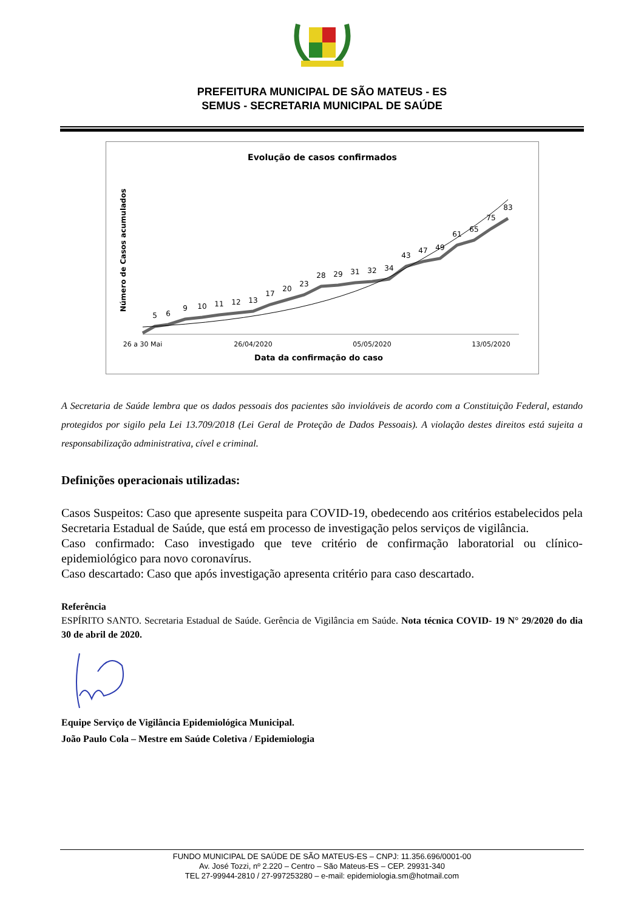PREFEITURA MUNICIPAL DE SÃO MATEUS - ES
SEMUS - SECRETARIA MUNICIPAL DE SAÚDE
Evolução de casos confirmados
Número de Casos acumulados
5
6
9
10
11
12
13
17
20
23
28
29
31
32
34
43
47
49
61
65
75
83
26 a 30 Mai
26/04/2020
05/05/2020
13/05/2020
Data da confirmação do caso
A Secretaria de Saúde lembra que os dados pessoais dos pacientes são invioláveis de acordo com a Constituição Federal, estando protegidos por sigilo pela Lei 13.709/2018 (Lei Geral de Proteção de Dados Pessoais). A violação destes direitos está sujeita a responsabilização administrativa, cível e criminal.
Definições operacionais utilizadas:
Casos Suspeitos: Caso que apresente suspeita para COVID-19, obedecendo aos critérios estabelecidos pela Secretaria Estadual de Saúde, que está em processo de investigação pelos serviços de vigilância.
Caso confirmado: Caso investigado que teve critério de confirmação laboratorial ou clínico-epidemiológico para novo coronavírus.
Caso descartado: Caso que após investigação apresenta critério para caso descartado.
Referência
ESPÍRITO SANTO. Secretaria Estadual de Saúde. Gerência de Vigilância em Saúde. Nota técnica COVID- 19 N° 29/2020 do dia 30 de abril de 2020.
Equipe Serviço de Vigilância Epidemiológica Municipal.
João Paulo Cola – Mestre em Saúde Coletiva / Epidemiologia
FUNDO MUNICIPAL DE SAÚDE DE SÃO MATEUS-ES – CNPJ: 11.356.696/0001-00
Av. José Tozzi, nº 2.220 – Centro – São Mateus-ES – CEP. 29931-340
TEL 27-99944-2810 / 27-997253280 – e-mail: epidemiologia.sm@hotmail.com